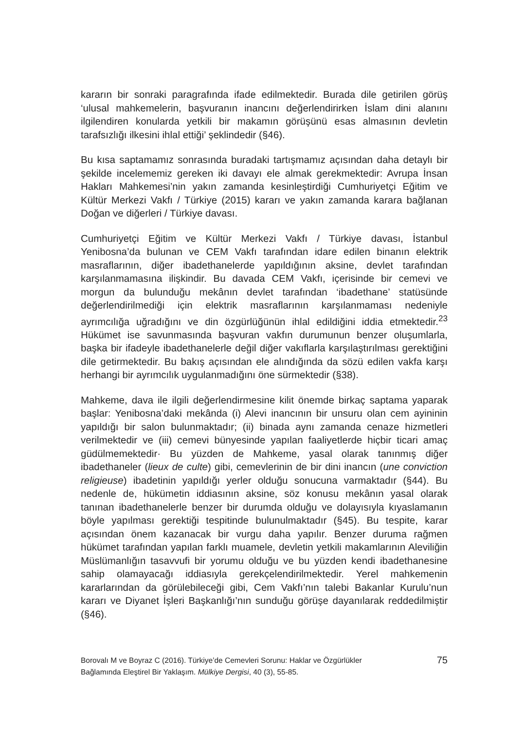kararın bir sonraki paragrafında ifade edilmektedir. Burada dile getirilen görüş ‘ulusal mahkemelerin, başvuranın inancını değerlendirirken İslam dini alanını ilgilendiren konularda yetkili bir makamın görüşünü esas almasının devletin tarafsızlığı ilkesini ihlal ettiği’ şeklindedir (§46).
Bu kısa saptamamız sonrasında buradaki tartışmamız açısından daha detaylı bir şekilde incelememiz gereken iki davayı ele almak gerekmektedir: Avrupa İnsan Hakları Mahkemesi’nin yakın zamanda kesinleştirdiği Cumhuriyetçi Eğitim ve Kültür Merkezi Vakfı / Türkiye (2015) kararı ve yakın zamanda karara bağlanan Doğan ve diğerleri / Türkiye davası.
Cumhuriyetçi Eğitim ve Kültür Merkezi Vakfı / Türkiye davası, İstanbul Yenibosna’da bulunan ve CEM Vakfı tarafından idare edilen binanın elektrik masraflarının, diğer ibadethanelerde yapıldığının aksine, devlet tarafından karşılanmamasına ilişkindir. Bu davada CEM Vakfı, içerisinde bir cemevi ve morgun da bulunduğu mekânın devlet tarafından ‘ibadethane’ statüsünde değerlendirilmediği için elektrik masraflarının karşılanmaması nedeniyle ayrımcılığa uğradığını ve din özgürlüğünün ihlal edildiğini iddia etmektedir.<sup>23</sup> Hükümet ise savunmasında başvuran vakfın durumunun benzer oluşumlarla, başka bir ifadeyle ibadethanelerle değil diğer vakıflarla karşılaştırılması gerektiğini dile getirmektedir. Bu bakış açısından ele alındığında da sözü edilen vakfa karşı herhangi bir ayrımcılık uygulanmadığını öne sürmektedir (§38).
Mahkeme, dava ile ilgili değerlendirmesine kilit önemde birkaç saptama yaparak başlar: Yenibosna’daki mekânda (i) Alevi inancının bir unsuru olan cem ayininin yapıldığı bir salon bulunmaktadır; (ii) binada aynı zamanda cenaze hizmetleri verilmektedir ve (iii) cemevi bünyesinde yapılan faaliyetlerde hiçbir ticari amaç güdülmemektedir· Bu yüzden de Mahkeme, yasal olarak tanınmış diğer ibadethaneler (lieux de culte) gibi, cemevlerinin de bir dini inancın (une conviction religieuse) ibadetinin yapıldığı yerler olduğu sonucuna varmaktadır (§44). Bu nedenle de, hükümetin iddiasının aksine, söz konusu mekânın yasal olarak tanınan ibadethanelerle benzer bir durumda olduğu ve dolayısıyla kıyaslamanın böyle yapılması gerektiği tespitinde bulunulmaktadır (§45). Bu tespite, karar açısından önem kazanacak bir vurgu daha yapılır. Benzer duruma rağmen hükümet tarafından yapılan farklı muamele, devletin yetkili makamlarının Aleviliğin Müslümanlığın tasavvufi bir yorumu olduğu ve bu yüzden kendi ibadethanesine sahip olamayacağı iddiasıyla gerekçelendirilmektedir. Yerel mahkemenin kararlarından da görülebileceği gibi, Cem Vakfı’nın talebi Bakanlar Kurulu’nun kararı ve Diyanet İşleri Başkanlığı’nın sunduğu görüşe dayanılarak reddedilmiştir (§46).
Borovalı M ve Boyraz C (2016). Türkiye’de Cemevleri Sorunu: Haklar ve Özgürlükler
Bağlamında Eleştirel Bir Yaklaşım. Mülkiye Dergisi, 40 (3), 55-85.
75